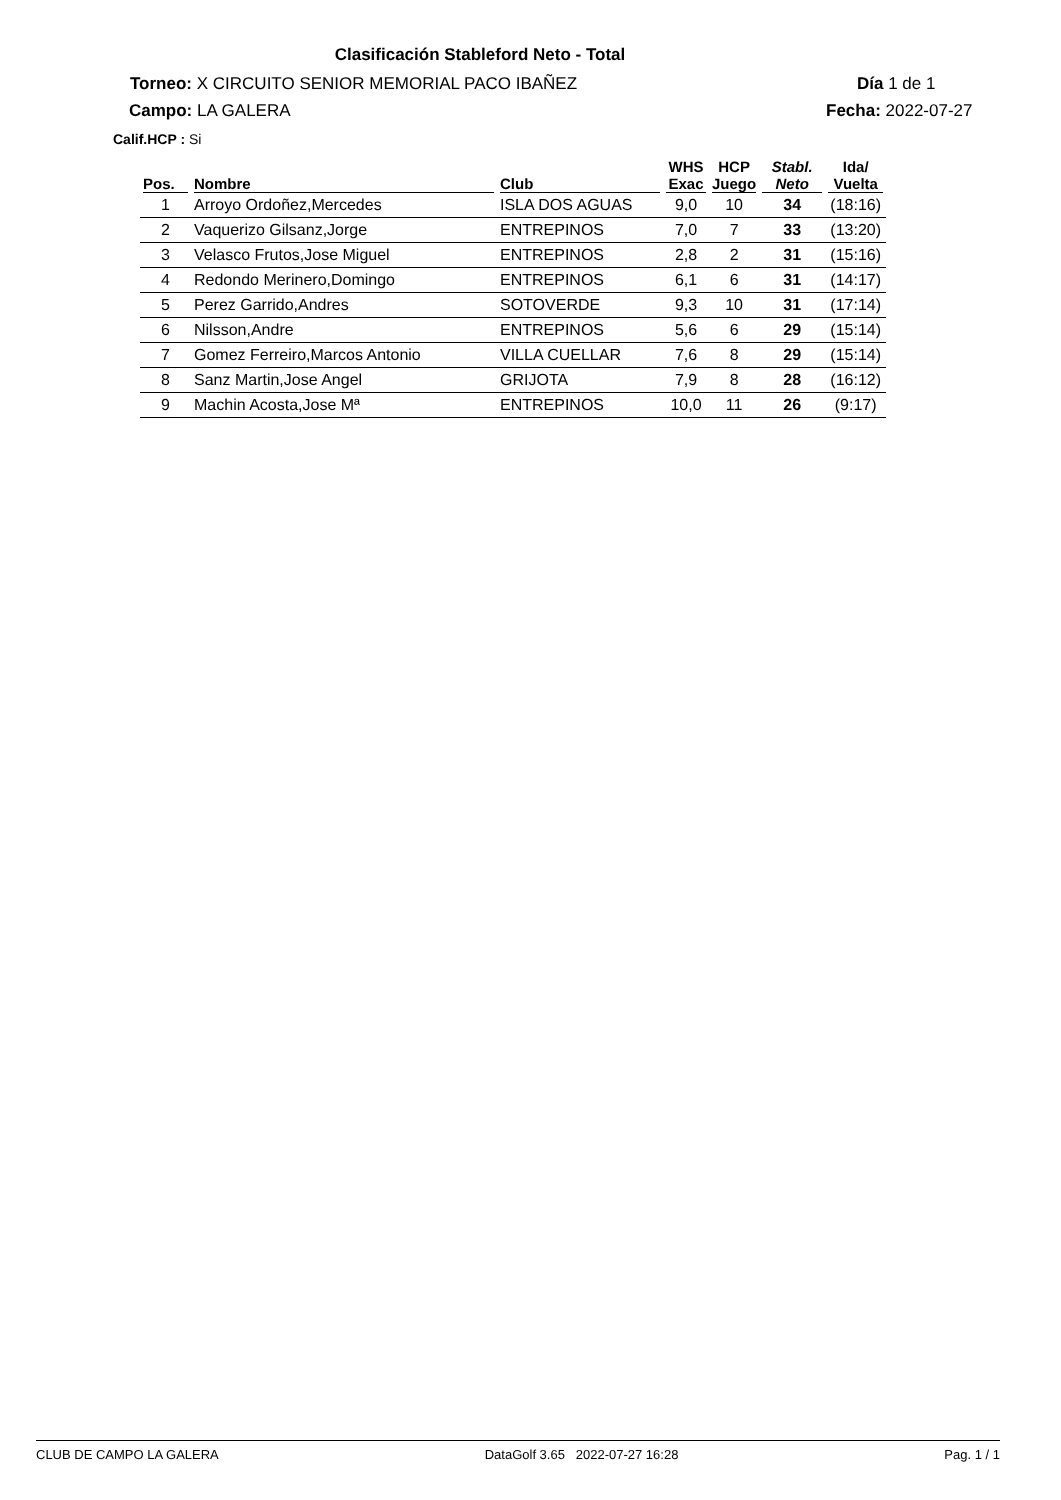Clasificación Stableford Neto - Total
Torneo: X CIRCUITO SENIOR MEMORIAL PACO IBAÑEZ
Día 1 de 1
Campo: LA GALERA Fecha: 2022-07-27
Calif.HCP : Si
| Pos. | Nombre | Club | WHS Exac | HCP Juego | Stabl. Neto | Ida/ Vuelta |
| --- | --- | --- | --- | --- | --- | --- |
| 1 | Arroyo Ordoñez,Mercedes | ISLA DOS AGUAS | 9,0 | 10 | 34 | (18:16) |
| 2 | Vaquerizo Gilsanz,Jorge | ENTREPINOS | 7,0 | 7 | 33 | (13:20) |
| 3 | Velasco Frutos,Jose Miguel | ENTREPINOS | 2,8 | 2 | 31 | (15:16) |
| 4 | Redondo Merinero,Domingo | ENTREPINOS | 6,1 | 6 | 31 | (14:17) |
| 5 | Perez Garrido,Andres | SOTOVERDE | 9,3 | 10 | 31 | (17:14) |
| 6 | Nilsson,Andre | ENTREPINOS | 5,6 | 6 | 29 | (15:14) |
| 7 | Gomez Ferreiro,Marcos Antonio | VILLA CUELLAR | 7,6 | 8 | 29 | (15:14) |
| 8 | Sanz Martin,Jose Angel | GRIJOTA | 7,9 | 8 | 28 | (16:12) |
| 9 | Machin Acosta,Jose Mª | ENTREPINOS | 10,0 | 11 | 26 | (9:17) |
CLUB DE CAMPO LA GALERA DataGolf 3.65 2022-07-27 16:28 Pag. 1 / 1